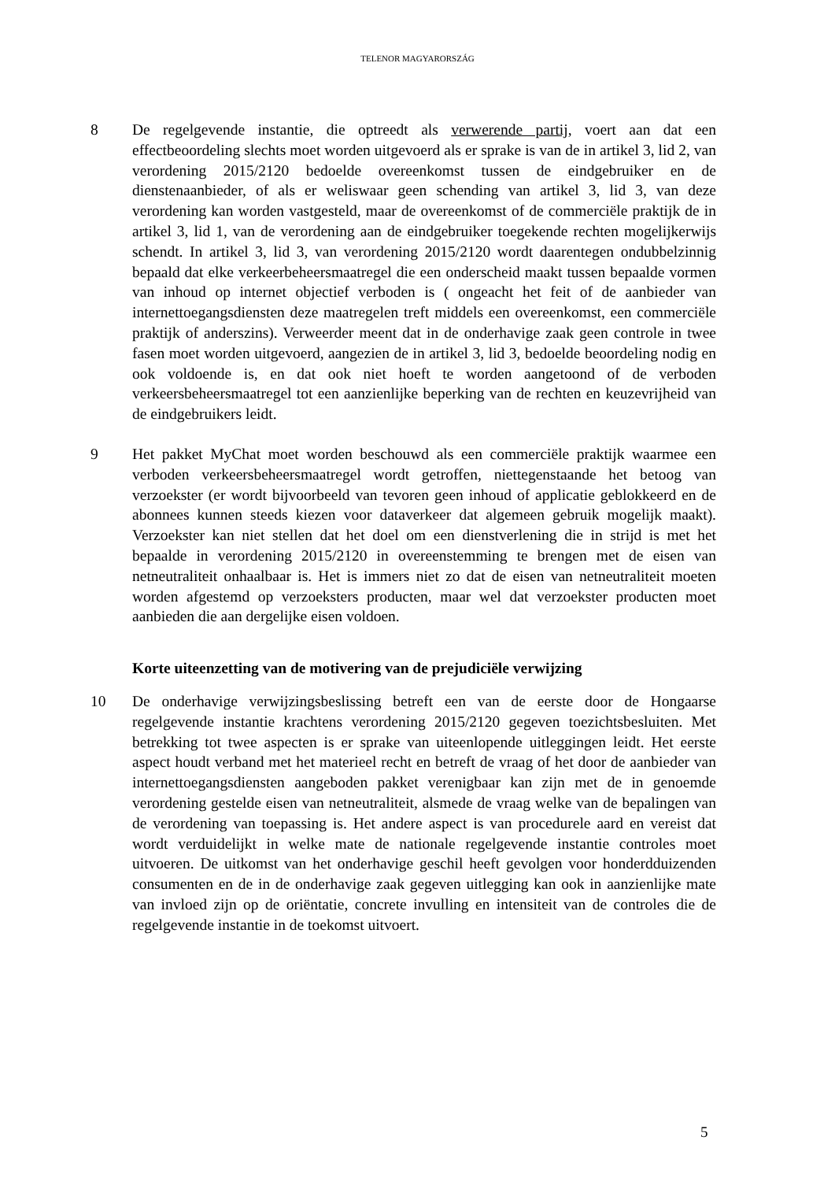TELENOR MAGYARORSZÁG
8 De regelgevende instantie, die optreedt als verwerende partij, voert aan dat een effectbeoordeling slechts moet worden uitgevoerd als er sprake is van de in artikel 3, lid 2, van verordening 2015/2120 bedoelde overeenkomst tussen de eindgebruiker en de dienstenaanbieder, of als er weliswaar geen schending van artikel 3, lid 3, van deze verordening kan worden vastgesteld, maar de overeenkomst of de commerciële praktijk de in artikel 3, lid 1, van de verordening aan de eindgebruiker toegekende rechten mogelijkerwijs schendt. In artikel 3, lid 3, van verordening 2015/2120 wordt daarentegen ondubbelzinnig bepaald dat elke verkeerbeheersmaatregel die een onderscheid maakt tussen bepaalde vormen van inhoud op internet objectief verboden is ( ongeacht het feit of de aanbieder van internettoegangsdiensten deze maatregelen treft middels een overeenkomst, een commerciële praktijk of anderszins). Verweerder meent dat in de onderhavige zaak geen controle in twee fasen moet worden uitgevoerd, aangezien de in artikel 3, lid 3, bedoelde beoordeling nodig en ook voldoende is, en dat ook niet hoeft te worden aangetoond of de verboden verkeersbeheersmaatregel tot een aanzienlijke beperking van de rechten en keuzevrijheid van de eindgebruikers leidt.
9 Het pakket MyChat moet worden beschouwd als een commerciële praktijk waarmee een verboden verkeersbeheersmaatregel wordt getroffen, niettegenstaande het betoog van verzoekster (er wordt bijvoorbeeld van tevoren geen inhoud of applicatie geblokkeerd en de abonnees kunnen steeds kiezen voor dataverkeer dat algemeen gebruik mogelijk maakt). Verzoekster kan niet stellen dat het doel om een dienstverlening die in strijd is met het bepaalde in verordening 2015/2120 in overeenstemming te brengen met de eisen van netneutraliteit onhaalbaar is. Het is immers niet zo dat de eisen van netneutraliteit moeten worden afgestemd op verzoeksters producten, maar wel dat verzoekster producten moet aanbieden die aan dergelijke eisen voldoen.
Korte uiteenzetting van de motivering van de prejudiciële verwijzing
10 De onderhavige verwijzingsbeslissing betreft een van de eerste door de Hongaarse regelgevende instantie krachtens verordening 2015/2120 gegeven toezichtsbesluiten. Met betrekking tot twee aspecten is er sprake van uiteenlopende uitleggingen leidt. Het eerste aspect houdt verband met het materieel recht en betreft de vraag of het door de aanbieder van internettoegangsdiensten aangeboden pakket verenigbaar kan zijn met de in genoemde verordening gestelde eisen van netneutraliteit, alsmede de vraag welke van de bepalingen van de verordening van toepassing is. Het andere aspect is van procedurele aard en vereist dat wordt verduidelijkt in welke mate de nationale regelgevende instantie controles moet uitvoeren. De uitkomst van het onderhavige geschil heeft gevolgen voor honderdduizenden consumenten en de in de onderhavige zaak gegeven uitlegging kan ook in aanzienlijke mate van invloed zijn op de oriëntatie, concrete invulling en intensiteit van de controles die de regelgevende instantie in de toekomst uitvoert.
5